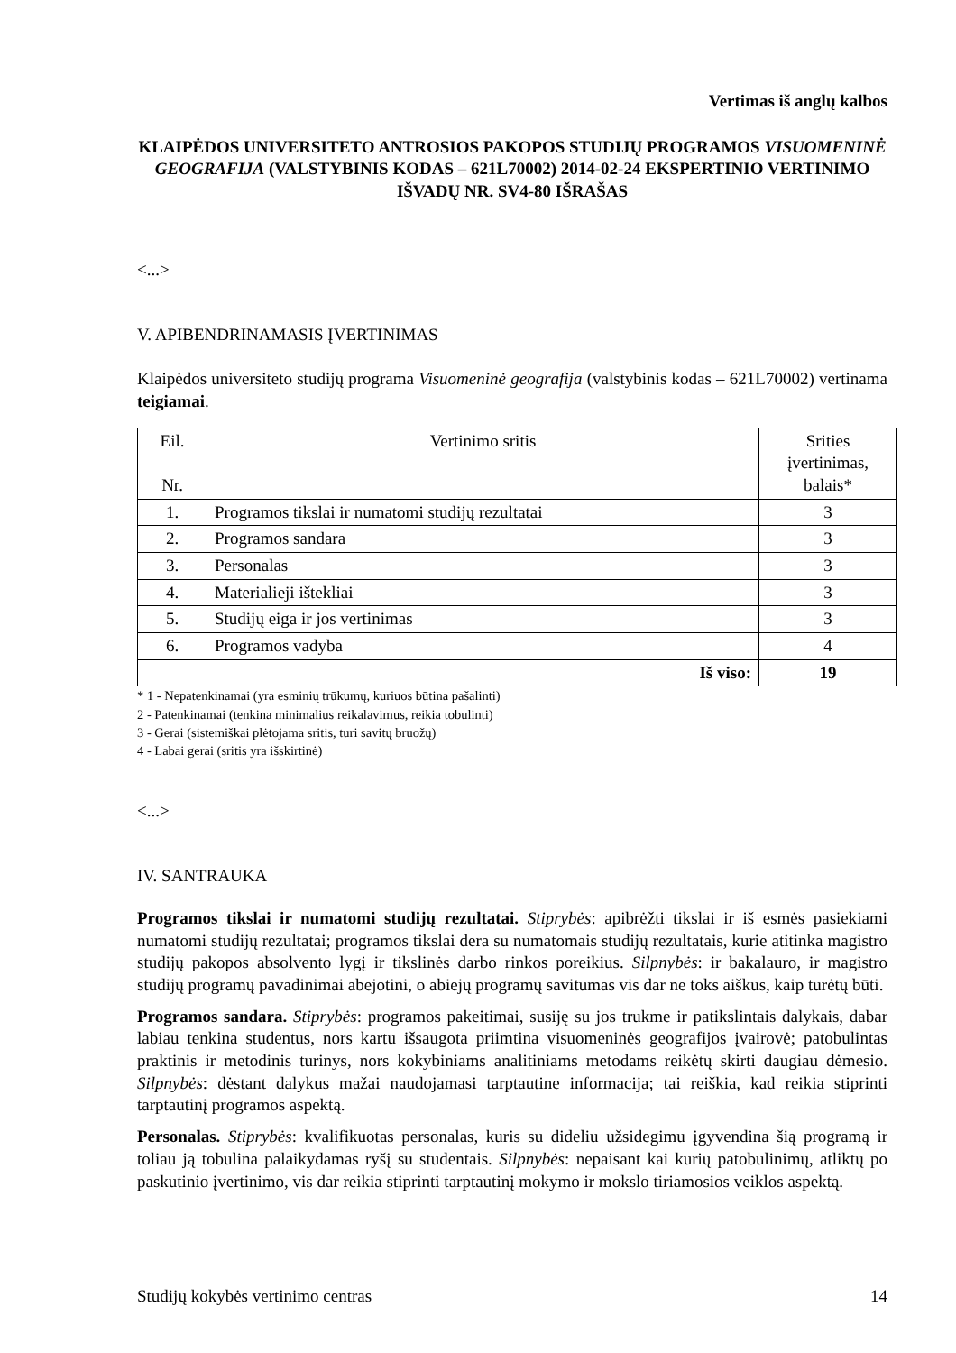Vertimas iš anglų kalbos
KLAIPĖDOS UNIVERSITETO ANTROSIOS PAKOPOS STUDIJŲ PROGRAMOS VISUOMENINĖ GEOGRAFIJA (VALSTYBINIS KODAS – 621L70002) 2014-02-24 EKSPERTINIO VERTINIMO IŠVADŲ NR. SV4-80 IŠRAŠAS
<...>
V. APIBENDRINAMASIS ĮVERTINIMAS
Klaipėdos universiteto studijų programa Visuomeninė geografija (valstybinis kodas – 621L70002) vertinama teigiamai.
| Eil. Nr. | Vertinimo sritis | Srities įvertinimas, balais* |
| --- | --- | --- |
| 1. | Programos tikslai ir numatomi studijų rezultatai | 3 |
| 2. | Programos sandara | 3 |
| 3. | Personalas | 3 |
| 4. | Materialieji ištekliai | 3 |
| 5. | Studijų eiga ir jos vertinimas | 3 |
| 6. | Programos vadyba | 4 |
| | Iš viso: | 19 |
* 1 - Nepatenkinamai (yra esminių trūkumų, kuriuos būtina pašalinti)
2 - Patenkinamai (tenkina minimalius reikalavimus, reikia tobulinti)
3 - Gerai (sistemiškai plėtojama sritis, turi savitų bruožų)
4 - Labai gerai (sritis yra išskirtinė)
<...>
IV. SANTRAUKA
Programos tikslai ir numatomi studijų rezultatai. Stiprybės: apibrėžti tikslai ir iš esmės pasiekiami numatomi studijų rezultatai; programos tikslai dera su numatomais studijų rezultatais, kurie atitinka magistro studijų pakopos absolvento lygį ir tikslinės darbo rinkos poreikius. Silpnybės: ir bakalauro, ir magistro studijų programų pavadinimai abejotini, o abiejų programų savitumas vis dar ne toks aiškus, kaip turėtų būti.
Programos sandara. Stiprybės: programos pakeitimai, susiję su jos trukme ir patikslintais dalykais, dabar labiau tenkina studentus, nors kartu išsaugota priimtina visuomeninės geografijos įvairovė; patobulintas praktinis ir metodinis turinys, nors kokybiniams analitiniams metodams reikėtų skirti daugiau dėmesio. Silpnybės: dėstant dalykus mažai naudojamasi tarptautine informacija; tai reiškia, kad reikia stiprinti tarptautinį programos aspektą.
Personalas. Stiprybės: kvalifikuotas personalas, kuris su dideliu užsidegimu įgyvendina šią programą ir toliau ją tobulina palaikydamas ryšį su studentais. Silpnybės: nepaisant kai kurių patobulinimų, atliktų po paskutinio įvertinimo, vis dar reikia stiprinti tarptautinį mokymo ir mokslo tiriamosios veiklos aspektą.
Studijų kokybės vertinimo centras 14